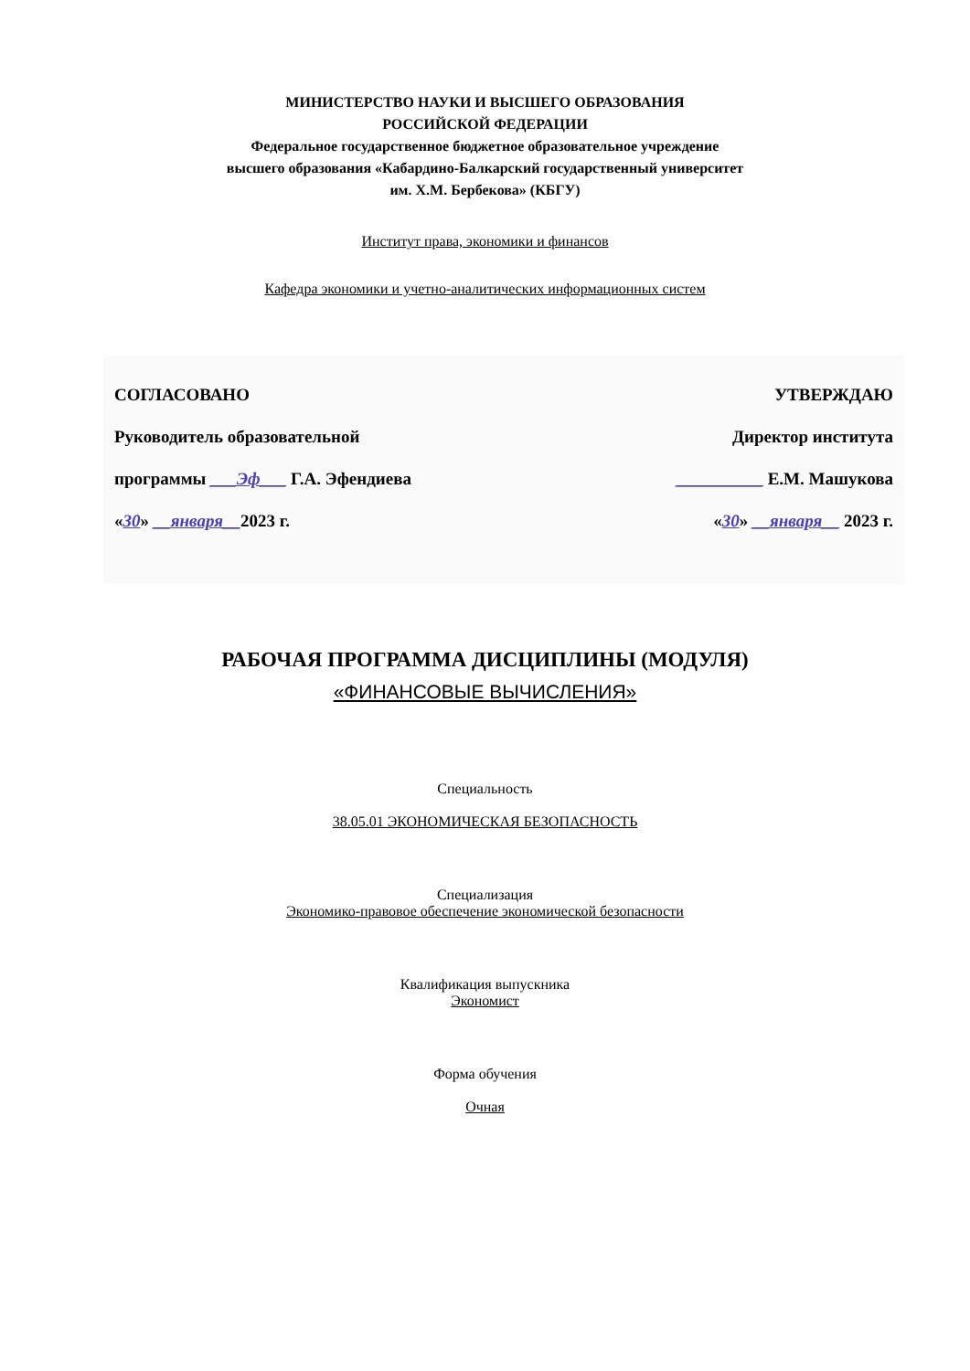МИНИСТЕРСТВО НАУКИ И ВЫСШЕГО ОБРАЗОВАНИЯ
РОССИЙСКОЙ ФЕДЕРАЦИИ
Федеральное государственное бюджетное образовательное учреждение
высшего образования «Кабардино-Балкарский государственный университет
им. Х.М. Бербекова» (КБГУ)
Институт права, экономики и финансов
Кафедра экономики и учетно-аналитических информационных систем
СОГЛАСОВАНО
Руководитель образовательной
программы ___Эф___ Г.А. Эфендиева
«30» __января__2023 г.
УТВЕРЖДАЮ
Директор института
__________ Е.М. Машукова
«30» __января__ 2023 г.
РАБОЧАЯ ПРОГРАММА ДИСЦИПЛИНЫ (МОДУЛЯ)
«ФИНАНСОВЫЕ ВЫЧИСЛЕНИЯ»
Специальность
38.05.01 ЭКОНОМИЧЕСКАЯ БЕЗОПАСНОСТЬ
Специализация
Экономико-правовое обеспечение экономической безопасности
Квалификация выпускника
Экономист
Форма обучения
Очная